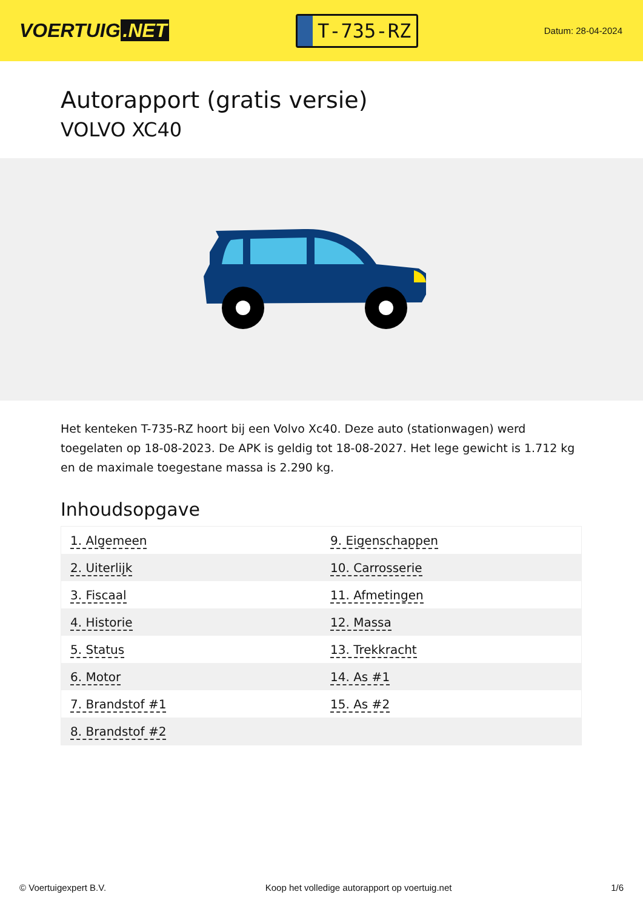VOERTUIG.NET
T-735-RZ
Datum: 28-04-2024
Autorapport (gratis versie)
VOLVO XC40
Het kenteken T-735-RZ hoort bij een Volvo Xc40. Deze auto (stationwagen) werd toegelaten op 18-08-2023. De APK is geldig tot 18-08-2027. Het lege gewicht is 1.712 kg en de maximale toegestane massa is 2.290 kg.
Inhoudsopgave
| 1. Algemeen | 9. Eigenschappen |
| 2. Uiterlijk | 10. Carrosserie |
| 3. Fiscaal | 11. Afmetingen |
| 4. Historie | 12. Massa |
| 5. Status | 13. Trekkracht |
| 6. Motor | 14. As #1 |
| 7. Brandstof #1 | 15. As #2 |
| 8. Brandstof #2 | |
© Voertuigexpert B.V. Koop het volledige autorapport op voertuig.net 1/6